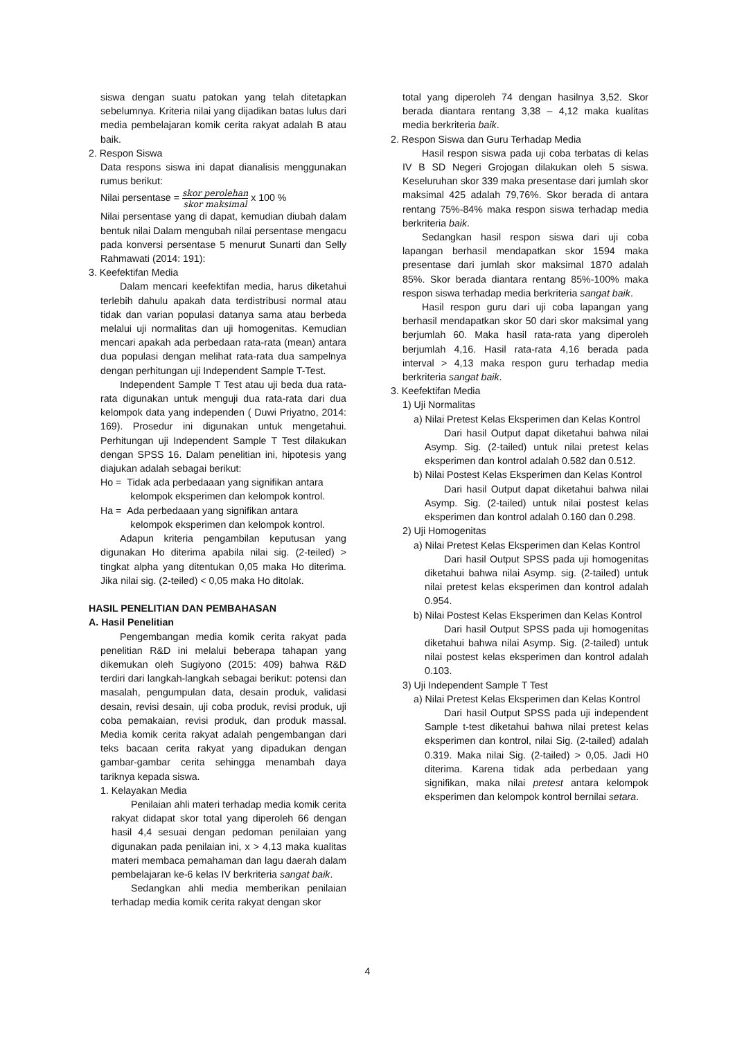siswa dengan suatu patokan yang telah ditetapkan sebelumnya. Kriteria nilai yang dijadikan batas lulus dari media pembelajaran komik cerita rakyat adalah B atau baik.
2. Respon Siswa
Data respons siswa ini dapat dianalisis menggunakan rumus berikut:
Nilai persentase = skor perolehan skor maksimal x 100 %
Nilai persentase yang di dapat, kemudian diubah dalam bentuk nilai Dalam mengubah nilai persentase mengacu pada konversi persentase 5 menurut Sunarti dan Selly Rahmawati (2014: 191):
3. Keefektifan Media
Dalam mencari keefektifan media, harus diketahui terlebih dahulu apakah data terdistribusi normal atau tidak dan varian populasi datanya sama atau berbeda melalui uji normalitas dan uji homogenitas. Kemudian mencari apakah ada perbedaan rata-rata (mean) antara dua populasi dengan melihat rata-rata dua sampelnya dengan perhitungan uji Independent Sample T-Test.
Independent Sample T Test atau uji beda dua rata-rata digunakan untuk menguji dua rata-rata dari dua kelompok data yang independen ( Duwi Priyatno, 2014: 169). Prosedur ini digunakan untuk mengetahui. Perhitungan uji Independent Sample T Test dilakukan dengan SPSS 16. Dalam penelitian ini, hipotesis yang diajukan adalah sebagai berikut:
Ho = Tidak ada perbedaaan yang signifikan antara
kelompok eksperimen dan kelompok kontrol.
Ha = Ada perbedaaan yang signifikan antara
kelompok eksperimen dan kelompok kontrol.
Adapun kriteria pengambilan keputusan yang digunakan Ho diterima apabila nilai sig. (2-teiled) > tingkat alpha yang ditentukan 0,05 maka Ho diterima. Jika nilai sig. (2-teiled) < 0,05 maka Ho ditolak.
HASIL PENELITIAN DAN PEMBAHASAN
A. Hasil Penelitian
Pengembangan media komik cerita rakyat pada penelitian R&D ini melalui beberapa tahapan yang dikemukan oleh Sugiyono (2015: 409) bahwa R&D terdiri dari langkah-langkah sebagai berikut: potensi dan masalah, pengumpulan data, desain produk, validasi desain, revisi desain, uji coba produk, revisi produk, uji coba pemakaian, revisi produk, dan produk massal. Media komik cerita rakyat adalah pengembangan dari teks bacaan cerita rakyat yang dipadukan dengan gambar-gambar cerita sehingga menambah daya tariknya kepada siswa.
1. Kelayakan Media
Penilaian ahli materi terhadap media komik cerita rakyat didapat skor total yang diperoleh 66 dengan hasil 4,4 sesuai dengan pedoman penilaian yang digunakan pada penilaian ini, x > 4,13 maka kualitas materi membaca pemahaman dan lagu daerah dalam pembelajaran ke-6 kelas IV berkriteria sangat baik.
Sedangkan ahli media memberikan penilaian terhadap media komik cerita rakyat dengan skor
total yang diperoleh 74 dengan hasilnya 3,52. Skor berada diantara rentang 3,38 – 4,12 maka kualitas media berkriteria baik.
2. Respon Siswa dan Guru Terhadap Media
Hasil respon siswa pada uji coba terbatas di kelas IV B SD Negeri Grojogan dilakukan oleh 5 siswa. Keseluruhan skor 339 maka presentase dari jumlah skor maksimal 425 adalah 79,76%. Skor berada di antara rentang 75%-84% maka respon siswa terhadap media berkriteria baik.
Sedangkan hasil respon siswa dari uji coba lapangan berhasil mendapatkan skor 1594 maka presentase dari jumlah skor maksimal 1870 adalah 85%. Skor berada diantara rentang 85%-100% maka respon siswa terhadap media berkriteria sangat baik.
Hasil respon guru dari uji coba lapangan yang berhasil mendapatkan skor 50 dari skor maksimal yang berjumlah 60. Maka hasil rata-rata yang diperoleh berjumlah 4,16. Hasil rata-rata 4,16 berada pada interval > 4,13 maka respon guru terhadap media berkriteria sangat baik.
3. Keefektifan Media
1) Uji Normalitas
a) Nilai Pretest Kelas Eksperimen dan Kelas Kontrol
Dari hasil Output dapat diketahui bahwa nilai Asymp. Sig. (2-tailed) untuk nilai pretest kelas eksperimen dan kontrol adalah 0.582 dan 0.512.
b) Nilai Postest Kelas Eksperimen dan Kelas Kontrol
Dari hasil Output dapat diketahui bahwa nilai Asymp. Sig. (2-tailed) untuk nilai postest kelas eksperimen dan kontrol adalah 0.160 dan 0.298.
2) Uji Homogenitas
a) Nilai Pretest Kelas Eksperimen dan Kelas Kontrol
Dari hasil Output SPSS pada uji homogenitas diketahui bahwa nilai Asymp. sig. (2-tailed) untuk nilai pretest kelas eksperimen dan kontrol adalah 0.954.
b) Nilai Postest Kelas Eksperimen dan Kelas Kontrol
Dari hasil Output SPSS pada uji homogenitas diketahui bahwa nilai Asymp. Sig. (2-tailed) untuk nilai postest kelas eksperimen dan kontrol adalah 0.103.
3) Uji Independent Sample T Test
a) Nilai Pretest Kelas Eksperimen dan Kelas Kontrol
Dari hasil Output SPSS pada uji independent Sample t-test diketahui bahwa nilai pretest kelas eksperimen dan kontrol, nilai Sig. (2-tailed) adalah 0.319. Maka nilai Sig. (2-tailed) > 0,05. Jadi H0 diterima. Karena tidak ada perbedaan yang signifikan, maka nilai pretest antara kelompok eksperimen dan kelompok kontrol bernilai setara.
4